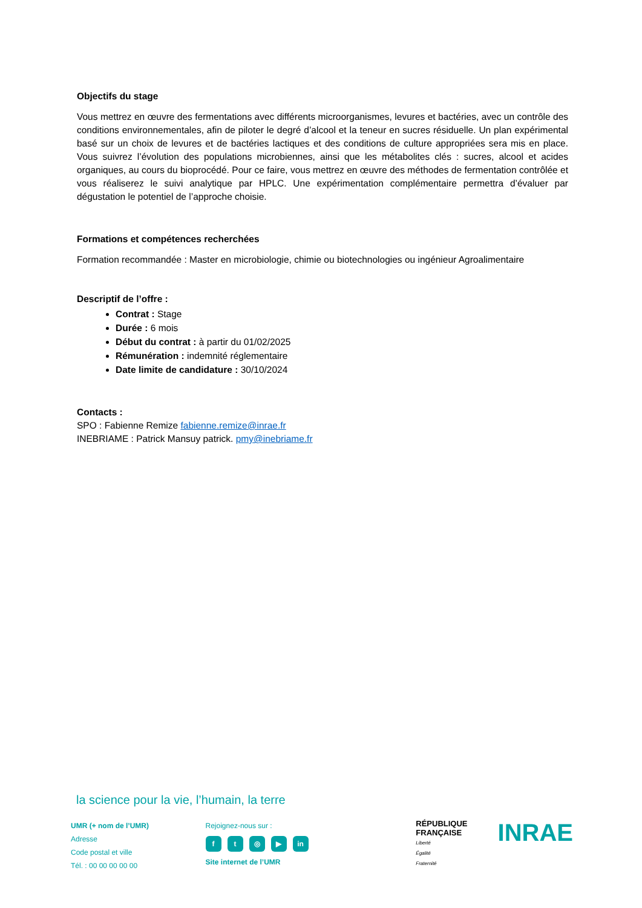Objectifs du stage
Vous mettrez en œuvre des fermentations avec différents microorganismes, levures et bactéries, avec un contrôle des conditions environnementales, afin de piloter le degré d’alcool et la teneur en sucres résiduelle. Un plan expérimental basé sur un choix de levures et de bactéries lactiques et des conditions de culture appropriées sera mis en place. Vous suivrez l’évolution des populations microbiennes, ainsi que les métabolites clés : sucres, alcool et acides organiques, au cours du bioprocédé. Pour ce faire, vous mettrez en œuvre des méthodes de fermentation contrôlée et vous réaliserez le suivi analytique par HPLC. Une expérimentation complémentaire permettra d’évaluer par dégustation le potentiel de l’approche choisie.
Formations et compétences recherchées
Formation recommandée : Master en microbiologie, chimie ou biotechnologies ou ingénieur Agroalimentaire
Descriptif de l’offre :
Contrat : Stage
Durée : 6 mois
Début du contrat : à partir du 01/02/2025
Rémunération : indemnité réglementaire
Date limite de candidature : 30/10/2024
Contacts :
SPO : Fabienne Remize fabienne.remize@inrae.fr
INEBRIAME : Patrick Mansuy patrick. pmy@inebriame.fr
la science pour la vie, l’humain, la terre
UMR (+ nom de l’UMR)
Adresse
Code postal et ville
Tél. : 00 00 00 00 00
Rejoignez-nous sur :
ft ◎ ▶ in
Site internet de l’UMR
RÉPUBLIQUE
FRANÇAISE
Liberté
Égalité
Fraternité
INRAE